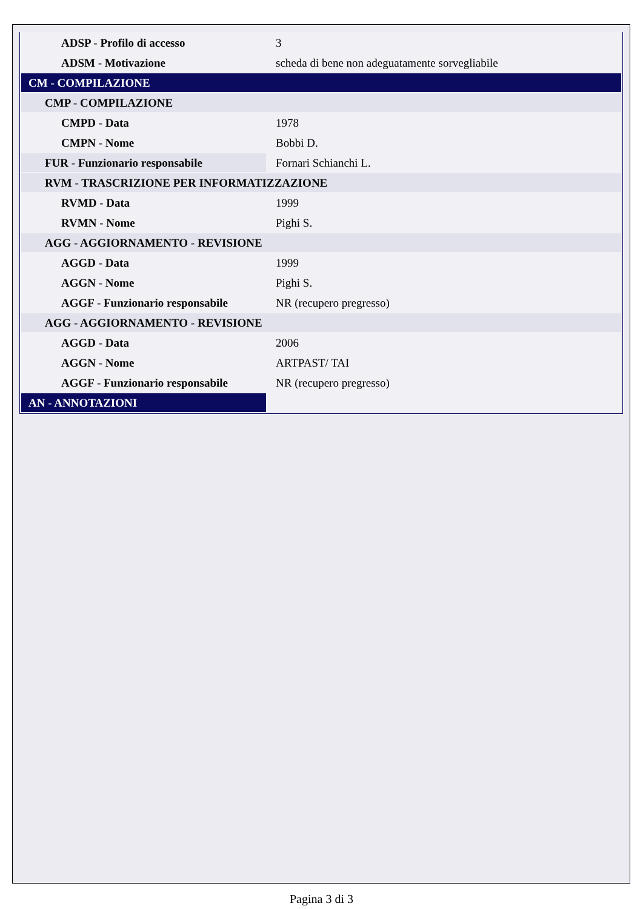| ADSP - Profilo di accesso | 3 |
| ADSM - Motivazione | scheda di bene non adeguatamente sorvegliabile |
| CM - COMPILAZIONE | |
| CMP - COMPILAZIONE | |
| CMPD - Data | 1978 |
| CMPN - Nome | Bobbi D. |
| FUR - Funzionario responsabile | Fornari Schianchi L. |
| RVM - TRASCRIZIONE PER INFORMATIZZAZIONE | |
| RVMD - Data | 1999 |
| RVMN - Nome | Pighi S. |
| AGG - AGGIORNAMENTO - REVISIONE | |
| AGGD - Data | 1999 |
| AGGN - Nome | Pighi S. |
| AGGF - Funzionario responsabile | NR (recupero pregresso) |
| AGG - AGGIORNAMENTO - REVISIONE | |
| AGGD - Data | 2006 |
| AGGN - Nome | ARTPAST/ TAI |
| AGGF - Funzionario responsabile | NR (recupero pregresso) |
| AN - ANNOTAZIONI | |
Pagina 3 di 3